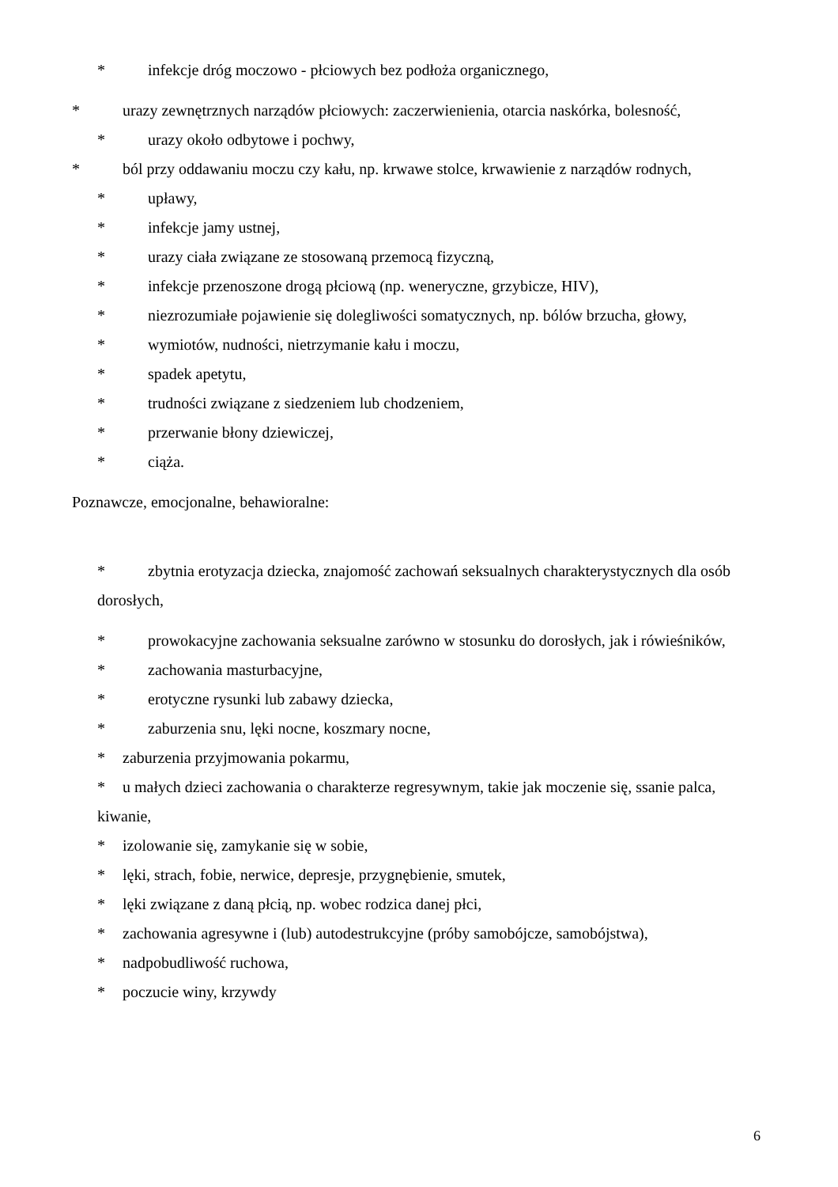* infekcje dróg moczowo - płciowych bez podłoża organicznego,
* urazy zewnętrznych narządów płciowych: zaczerwienienia, otarcia naskórka, bolesność,
* urazy około odbytowe i pochwy,
* ból przy oddawaniu moczu czy kału, np. krwawe stolce, krwawienie z narządów rodnych,
* upławy,
* infekcje jamy ustnej,
* urazy ciała związane ze stosowaną przemocą fizyczną,
* infekcje przenoszone drogą płciową (np. weneryczne, grzybicze, HIV),
* niezrozumiałe pojawienie się dolegliwości somatycznych, np. bólów brzucha, głowy,
* wymiotów, nudności, nietrzymanie kału i moczu,
* spadek apetytu,
* trudności związane z siedzeniem lub chodzeniem,
* przerwanie błony dziewiczej,
* ciąża.
Poznawcze, emocjonalne, behawioralne:
* zbytnia erotyzacja dziecka, znajomość zachowań seksualnych charakterystycznych dla osób dorosłych,
* prowokacyjne zachowania seksualne zarówno w stosunku do dorosłych, jak i rówieśników,
* zachowania masturbacyjne,
* erotyczne rysunki lub zabawy dziecka,
* zaburzenia snu, lęki nocne, koszmary nocne,
* zaburzenia przyjmowania pokarmu,
* u małych dzieci zachowania o charakterze regresywnym, takie jak moczenie się, ssanie palca, kiwanie,
* izolowanie się, zamykanie się w sobie,
* lęki, strach, fobie, nerwice, depresje, przygnębienie, smutek,
* lęki związane z daną płcią, np. wobec rodzica danej płci,
* zachowania agresywne i (lub) autodestrukcyjne (próby samobójcze, samobójstwa),
* nadpobudliwość ruchowa,
* poczucie winy, krzywdy
6